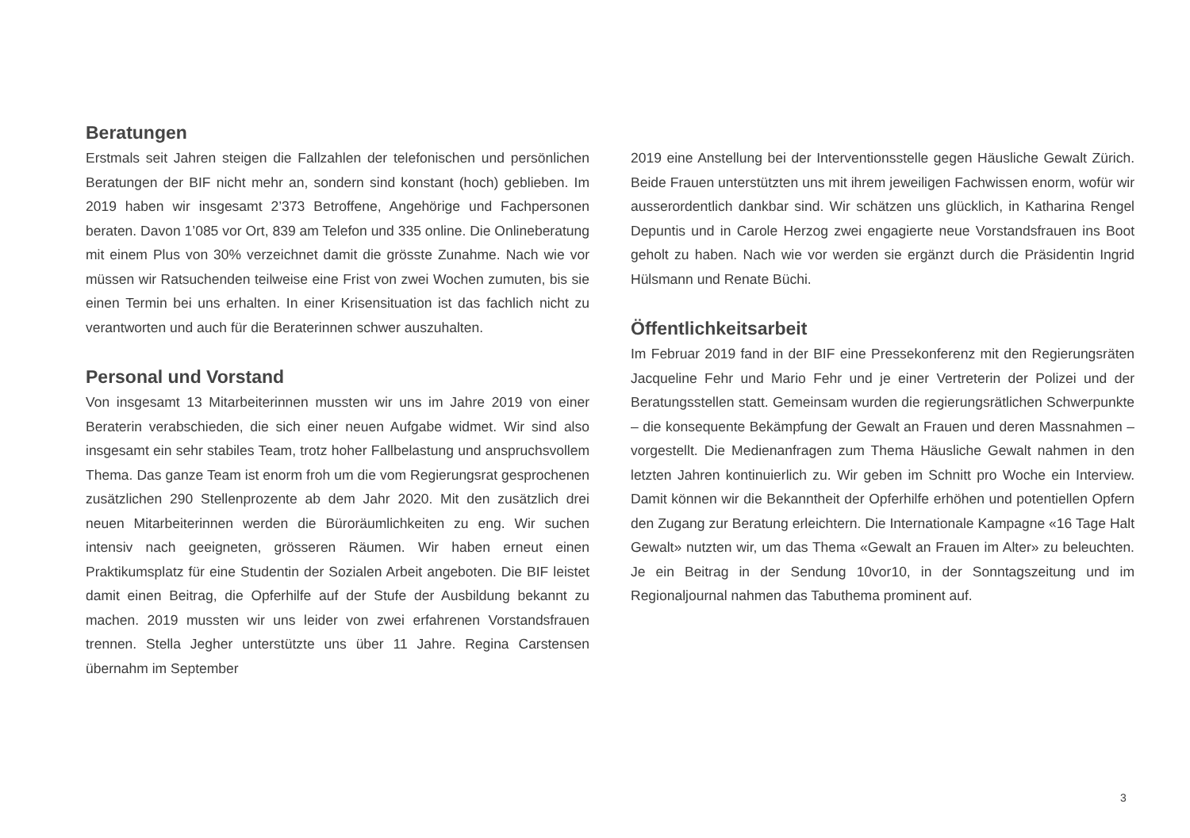Beratungen
Erstmals seit Jahren steigen die Fallzahlen der telefonischen und persönlichen Beratungen der BIF nicht mehr an, sondern sind konstant (hoch) geblieben. Im 2019 haben wir insgesamt 2’373 Betroffene, Angehörige und Fachpersonen beraten. Davon 1’085 vor Ort, 839 am Telefon und 335 online. Die Onlineberatung mit einem Plus von 30% verzeichnet damit die grösste Zunahme. Nach wie vor müssen wir Ratsuchenden teilweise eine Frist von zwei Wochen zumuten, bis sie einen Termin bei uns erhalten. In einer Krisensituation ist das fachlich nicht zu verantworten und auch für die Beraterinnen schwer auszuhalten.
Personal und Vorstand
Von insgesamt 13 Mitarbeiterinnen mussten wir uns im Jahre 2019 von einer Beraterin verabschieden, die sich einer neuen Aufgabe widmet. Wir sind also insgesamt ein sehr stabiles Team, trotz hoher Fallbelastung und anspruchsvollem Thema. Das ganze Team ist enorm froh um die vom Regierungsrat gesprochenen zusätzlichen 290 Stellenprozente ab dem Jahr 2020. Mit den zusätzlich drei neuen Mitarbeiterinnen werden die Büroräumlichkeiten zu eng. Wir suchen intensiv nach geeigneten, grösseren Räumen. Wir haben erneut einen Praktikumsplatz für eine Studentin der Sozialen Arbeit angeboten. Die BIF leistet damit einen Beitrag, die Opferhilfe auf der Stufe der Ausbildung bekannt zu machen. 2019 mussten wir uns leider von zwei erfahrenen Vorstandsfrauen trennen. Stella Jegher unterstützte uns über 11 Jahre. Regina Carstensen übernahm im September
2019 eine Anstellung bei der Interventionsstelle gegen Häusliche Gewalt Zürich. Beide Frauen unterstützten uns mit ihrem jeweiligen Fachwissen enorm, wofür wir ausserordentlich dankbar sind. Wir schätzen uns glücklich, in Katharina Rengel Depuntis und in Carole Herzog zwei engagierte neue Vorstandsfrauen ins Boot geholt zu haben. Nach wie vor werden sie ergänzt durch die Präsidentin Ingrid Hülsmann und Renate Büchi.
Öffentlichkeitsarbeit
Im Februar 2019 fand in der BIF eine Pressekonferenz mit den Regierungsräten Jacqueline Fehr und Mario Fehr und je einer Vertreterin der Polizei und der Beratungsstellen statt. Gemeinsam wurden die regierungsrätlichen Schwerpunkte – die konsequente Bekämpfung der Gewalt an Frauen und deren Massnahmen – vorgestellt. Die Medienanfragen zum Thema Häusliche Gewalt nahmen in den letzten Jahren kontinuierlich zu. Wir geben im Schnitt pro Woche ein Interview. Damit können wir die Bekanntheit der Opferhilfe erhöhen und potentiellen Opfern den Zugang zur Beratung erleichtern. Die Internationale Kampagne «16 Tage Halt Gewalt» nutzten wir, um das Thema «Gewalt an Frauen im Alter» zu beleuchten. Je ein Beitrag in der Sendung 10vor10, in der Sonntagszeitung und im Regionaljournal nahmen das Tabuthema prominent auf.
3